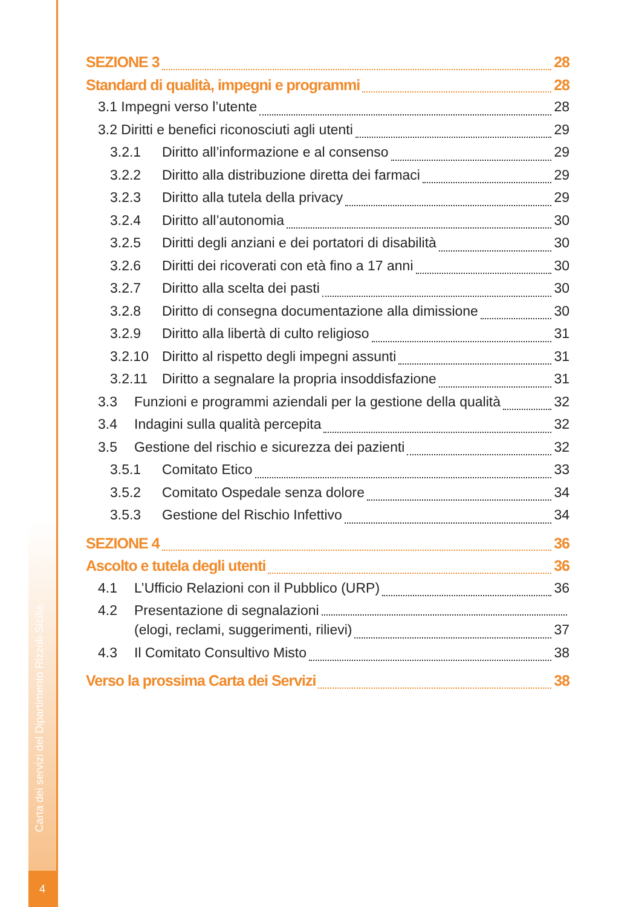Carta dei servizi del Dipartimento Rizzoli-Sicilia
4
SEZIONE 3 28
Standard di qualità, impegni e programmi 28
3.1 Impegni verso l’utente 28
3.2 Diritti e benefici riconosciuti agli utenti 29
3.2.1 Diritto all’informazione e al consenso 29
3.2.2 Diritto alla distribuzione diretta dei farmaci 29
3.2.3 Diritto alla tutela della privacy 29
3.2.4 Diritto all’autonomia 30
3.2.5 Diritti degli anziani e dei portatori di disabilità 30
3.2.6 Diritti dei ricoverati con età fino a 17 anni 30
3.2.7 Diritto alla scelta dei pasti 30
3.2.8 Diritto di consegna documentazione alla dimissione 30
3.2.9 Diritto alla libertà di culto religioso 31
3.2.10 Diritto al rispetto degli impegni assunti 31
3.2.11 Diritto a segnalare la propria insoddisfazione 31
3.3 Funzioni e programmi aziendali per la gestione della qualità 32
3.4 Indagini sulla qualità percepita 32
3.5 Gestione del rischio e sicurezza dei pazienti 32
3.5.1 Comitato Etico 33
3.5.2 Comitato Ospedale senza dolore 34
3.5.3 Gestione del Rischio Infettivo 34
SEZIONE 4 36
Ascolto e tutela degli utenti 36
4.1 L’Ufficio Relazioni con il Pubblico (URP) 36
4.2 Presentazione di segnalazioni
(elogi, reclami, suggerimenti, rilievi) 37
4.3 Il Comitato Consultivo Misto 38
Verso la prossima Carta dei Servizi 38